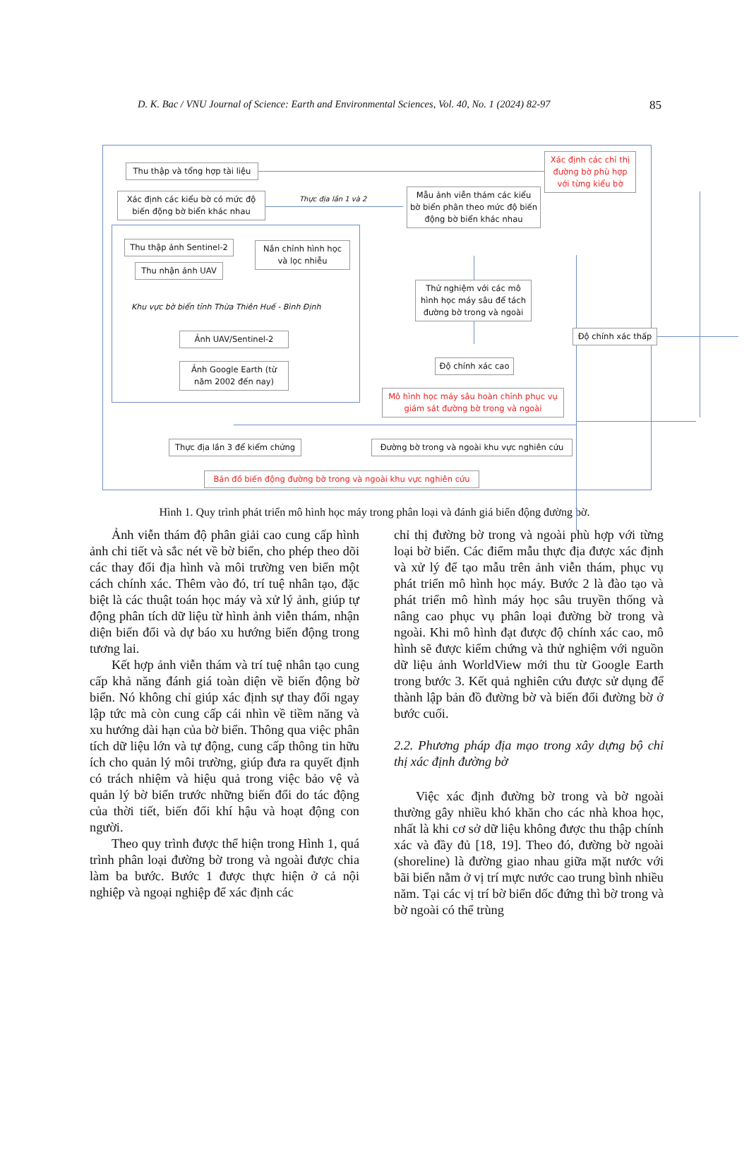D. K. Bac / VNU Journal of Science: Earth and Environmental Sciences, Vol. 40, No. 1 (2024) 82-97 85
Thu thập và tổng hợp tài liệu
Xác định các chỉ thị đường bờ phù hợp với từng kiểu bờ
Xác định các kiểu bờ có mức độ biến động bờ biển khác nhau
Thực địa lần 1 và 2
Mẫu ảnh viễn thám các kiểu bờ biển phân theo mức độ biến động bờ biển khác nhau
Thu thập ảnh Sentinel-2
Nắn chỉnh hình học và lọc nhiễu
Thu nhận ảnh UAV
Thử nghiệm với các mô hình học máy sâu để tách đường bờ trong và ngoài
Khu vực bờ biển tỉnh Thừa Thiên Huế - Bình Định
Độ chính xác thấp
Ảnh UAV/Sentinel-2
Ảnh Google Earth (từ năm 2002 đến nay)
Độ chính xác cao
Mô hình học máy sâu hoàn chỉnh phục vụ giám sát đường bờ trong và ngoài
Thực địa lần 3 để kiểm chứng
Đường bờ trong và ngoài khu vực nghiên cứu
Bản đồ biến động đường bờ trong và ngoài khu vực nghiên cứu
Hình 1. Quy trình phát triển mô hình học máy trong phân loại và đánh giá biến động đường bờ.
Ảnh viễn thám độ phân giải cao cung cấp hình ảnh chi tiết và sắc nét về bờ biển, cho phép theo dõi các thay đổi địa hình và môi trường ven biển một cách chính xác. Thêm vào đó, trí tuệ nhân tạo, đặc biệt là các thuật toán học máy và xử lý ảnh, giúp tự động phân tích dữ liệu từ hình ảnh viễn thám, nhận diện biến đổi và dự báo xu hướng biến động trong tương lai.
Kết hợp ảnh viễn thám và trí tuệ nhân tạo cung cấp khả năng đánh giá toàn diện về biến động bờ biển. Nó không chỉ giúp xác định sự thay đổi ngay lập tức mà còn cung cấp cái nhìn về tiềm năng và xu hướng dài hạn của bờ biển. Thông qua việc phân tích dữ liệu lớn và tự động, cung cấp thông tin hữu ích cho quản lý môi trường, giúp đưa ra quyết định có trách nhiệm và hiệu quả trong việc bảo vệ và quản lý bờ biển trước những biến đổi do tác động của thời tiết, biến đổi khí hậu và hoạt động con người.
Theo quy trình được thể hiện trong Hình 1, quá trình phân loại đường bờ trong và ngoài được chia làm ba bước. Bước 1 được thực hiện ở cả nội nghiệp và ngoại nghiệp để xác định các
chỉ thị đường bờ trong và ngoài phù hợp với từng loại bờ biển. Các điểm mẫu thực địa được xác định và xử lý để tạo mẫu trên ảnh viễn thám, phục vụ phát triển mô hình học máy. Bước 2 là đào tạo và phát triển mô hình máy học sâu truyền thống và nâng cao phục vụ phân loại đường bờ trong và ngoài. Khi mô hình đạt được độ chính xác cao, mô hình sẽ được kiểm chứng và thử nghiệm với nguồn dữ liệu ảnh WorldView mới thu từ Google Earth trong bước 3. Kết quả nghiên cứu được sử dụng để thành lập bản đồ đường bờ và biến đổi đường bờ ở bước cuối.
2.2. Phương pháp địa mạo trong xây dựng bộ chỉ thị xác định đường bờ
Việc xác định đường bờ trong và bờ ngoài thường gây nhiều khó khăn cho các nhà khoa học, nhất là khi cơ sở dữ liệu không được thu thập chính xác và đầy đủ [18, 19]. Theo đó, đường bờ ngoài (shoreline) là đường giao nhau giữa mặt nước với bãi biển nằm ở vị trí mực nước cao trung bình nhiều năm. Tại các vị trí bờ biển dốc đứng thì bờ trong và bờ ngoài có thể trùng